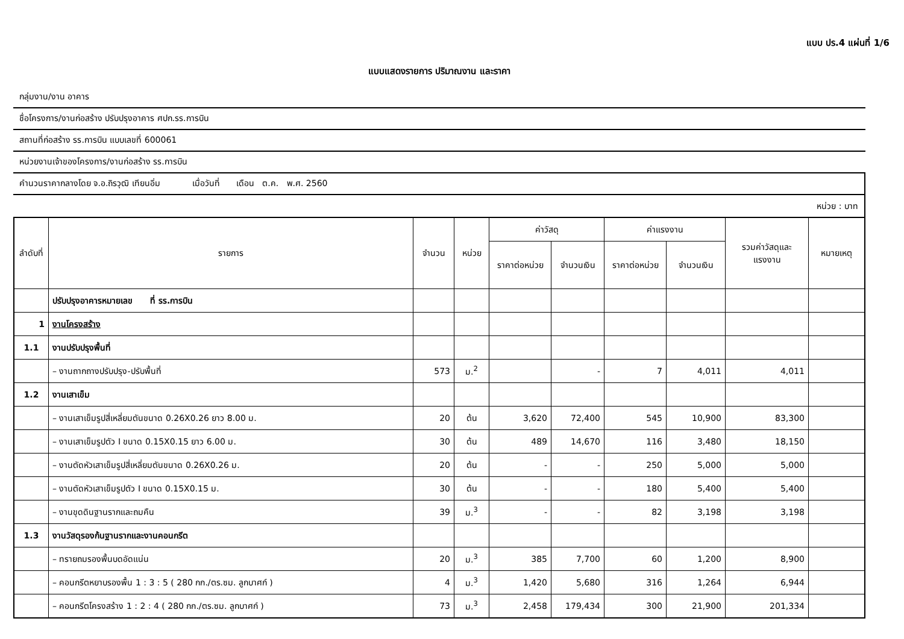แบบ ปร.4 แผ่นที่ 1/6
แบบแสดงรายการ ปริมาณงาน และราคา
กลุ่มงาน/งาน อาคาร
ชื่อโครงการ/งานก่อสร้าง ปรับปรุงอาคาร ศปก.รร.การบิน
สถานที่ก่อสร้าง รร.การบิน แบบเลขที่ 600061
หน่วยงานเจ้าของโครงการ/งานก่อสร้าง รร.การบิน
คำนวนราคากลางโดย จ.อ.ถิรวุฒิ เทียนอิ่ม เมื่อวันที่ เดือน ต.ค. พ.ศ. 2560
หน่วย : บาท
| ลำดับที่ | รายการ | จำนวน | หน่วย | ค่าวัสดุ | | ค่าแรงงาน | | รวมค่าวัสดุและแรงงาน | หมายเหตุ |
| --- | --- | --- | --- | --- | --- | --- | --- | --- | --- |
| | | | | ราคาต่อหน่วย | จำนวนเงิน | ราคาต่อหน่วย | จำนวนเงิน | | |
| | ปรับปรุงอาคารหมายเลข ที่ รร.การบิน | | | | | | | | |
| 1 | งานโครงสร้าง | | | | | | | | |
| 1.1 | งานปรับปรุงพื้นที่ | | | | | | | | |
| | – งานถากถางปรับปรุง-ปรับพื้นที่ | 573 | ม.<sup>2</sup> | | - | 7 | 4,011 | 4,011 | |
| 1.2 | งานเสาเข็ม | | | | | | | | |
| | – งานเสาเข็มรูปสี่เหลี่ยมตันขนาด 0.26X0.26 ยาว 8.00 ม. | 20 | ต้น | 3,620 | 72,400 | 545 | 10,900 | 83,300 | |
| | – งานเสาเข็มรูปตัว I ขนาด 0.15X0.15 ยาว 6.00 ม. | 30 | ต้น | 489 | 14,670 | 116 | 3,480 | 18,150 | |
| | – งานตัดหัวเสาเข็มรูปสี่เหลี่ยมตันขนาด 0.26X0.26 ม. | 20 | ต้น | - | - | 250 | 5,000 | 5,000 | |
| | – งานตัดหัวเสาเข็มรูปตัว I ขนาด 0.15X0.15 ม. | 30 | ต้น | - | - | 180 | 5,400 | 5,400 | |
| | – งานขุดดินฐานรากและถมคืน | 39 | ม.<sup>3</sup> | - | - | 82 | 3,198 | 3,198 | |
| 1.3 | งานวัสดุรองก้นฐานรากและงานคอนกรีต | | | | | | | | |
| | – ทรายถมรองพื้นบดอัดแน่น | 20 | ม.<sup>3</sup> | 385 | 7,700 | 60 | 1,200 | 8,900 | |
| | – คอนกรีตหยาบรองพื้น 1 : 3 : 5 ( 280 กก./ตร.ซม. ลูกบาศก์ ) | 4 | ม.<sup>3</sup> | 1,420 | 5,680 | 316 | 1,264 | 6,944 | |
| | – คอนกรีตโครงสร้าง 1 : 2 : 4 ( 280 กก./ตร.ซม. ลูกบาศก์ ) | 73 | ม.<sup>3</sup> | 2,458 | 179,434 | 300 | 21,900 | 201,334 | |